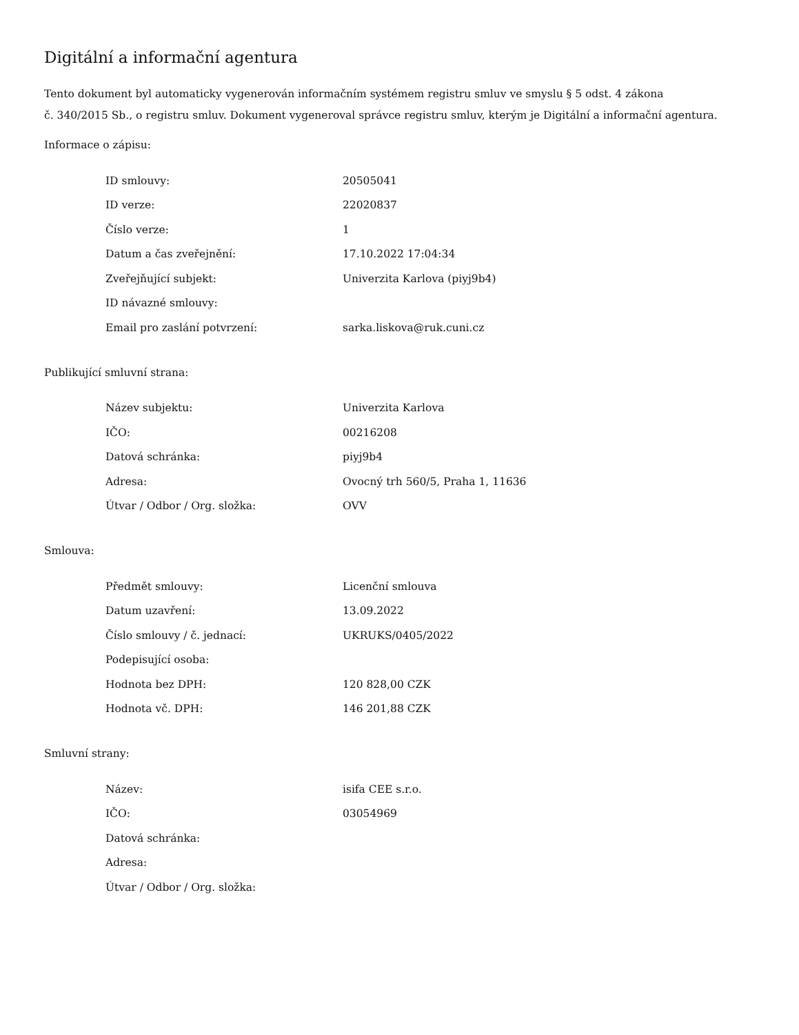Digitální a informační agentura
Tento dokument byl automaticky vygenerován informačním systémem registru smluv ve smyslu § 5 odst. 4 zákona
č. 340/2015 Sb., o registru smluv. Dokument vygeneroval správce registru smluv, kterým je Digitální a informační agentura.
Informace o zápisu:
| ID smlouvy: | 20505041 |
| ID verze: | 22020837 |
| Číslo verze: | 1 |
| Datum a čas zveřejnění: | 17.10.2022 17:04:34 |
| Zveřejňující subjekt: | Univerzita Karlova (piyj9b4) |
| ID návazné smlouvy: | |
| Email pro zaslání potvrzení: | sarka.liskova@ruk.cuni.cz |
Publikující smluvní strana:
| Název subjektu: | Univerzita Karlova |
| IČO: | 00216208 |
| Datová schránka: | piyj9b4 |
| Adresa: | Ovocný trh 560/5, Praha 1, 11636 |
| Útvar / Odbor / Org. složka: | OVV |
Smlouva:
| Předmět smlouvy: | Licenční smlouva |
| Datum uzavření: | 13.09.2022 |
| Číslo smlouvy / č. jednací: | UKRUKS/0405/2022 |
| Podepisující osoba: | |
| Hodnota bez DPH: | 120 828,00 CZK |
| Hodnota vč. DPH: | 146 201,88 CZK |
Smluvní strany:
| Název: | isifa CEE s.r.o. |
| IČO: | 03054969 |
| Datová schránka: | |
| Adresa: | |
| Útvar / Odbor / Org. složka: | |